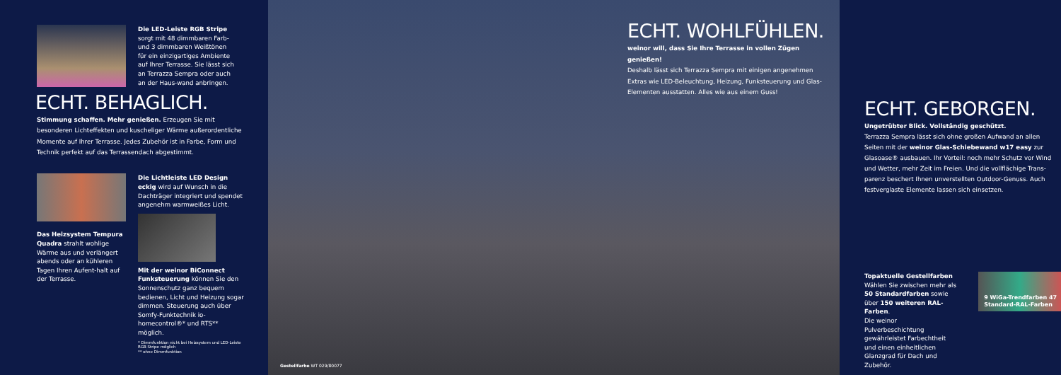Die LED-Leiste RGB Stripe
sorgt mit 48 dimmbaren Farb- und 3 dimmbaren Weißtönen für ein einzigartiges Ambiente auf Ihrer Terrasse. Sie lässt sich an Terrazza Sempra oder auch an der Haus-wand anbringen.
ECHT. BEHAGLICH.
Stimmung schaffen. Mehr genießen. Erzeugen Sie mit besonderen Lichteffekten und kuscheliger Wärme außerordentliche Momente auf Ihrer Terrasse. Jedes Zubehör ist in Farbe, Form und Technik perfekt auf das Terrassendach abgestimmt.
Das Heizsystem Tempura Quadra strahlt wohlige Wärme aus und verlängert abends oder an kühleren Tagen Ihren Aufent-halt auf der Terrasse.
Die Lichtleiste LED Design eckig wird auf Wunsch in die Dachträger integriert und spendet angenehm warmweißes Licht.
Mit der weinor BiConnect Funksteuerung können Sie den Sonnenschutz ganz bequem bedienen, Licht und Heizung sogar dimmen. Steuerung auch über Somfy-Funktechnik io-homecontrol®* und RTS** möglich.
* Dimmfunktion nicht bei Heizsystem und LED-Leiste RGB Stripe möglich
** ohne Dimmfunktion
ECHT. WOHLFÜHLEN.
weinor will, dass Sie Ihre Terrasse in vollen Zügen genießen!
Deshalb lässt sich Terrazza Sempra mit einigen angenehmen Extras wie LED-Beleuchtung, Heizung, Funksteuerung und Glas-Elementen ausstatten. Alles wie aus einem Guss!
Gestellfarbe WT 029/80077
ECHT. GEBORGEN.
Ungetrübter Blick. Vollständig geschützt.
Terrazza Sempra lässt sich ohne großen Aufwand an allen Seiten mit der weinor Glas-Schiebewand w17 easy zur Glasoase® ausbauen. Ihr Vorteil: noch mehr Schutz vor Wind und Wetter, mehr Zeit im Freien. Und die vollflächige Trans-parenz beschert Ihnen unverstellten Outdoor-Genuss. Auch festverglaste Elemente lassen sich einsetzen.
Topaktuelle Gestellfarben
Wählen Sie zwischen mehr als 50 Standardfarben sowie über 150 weiteren RAL-Farben.
Die weinor Pulverbeschichtung gewährleistet Farbechtheit und einen einheitlichen Glanzgrad für Dach und Zubehör.
9 WiGa-Trendfarben 47 Standard-RAL-Farben